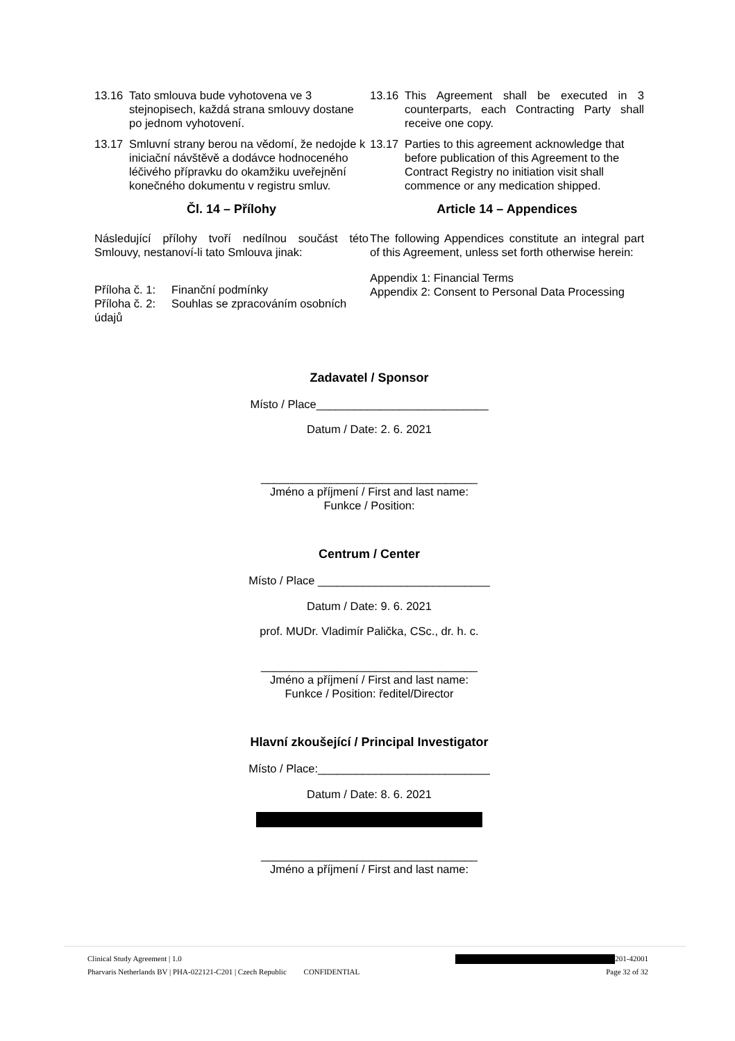13.16 Tato smlouva bude vyhotovena ve 3 stejnopisech, každá strana smlouvy dostane po jednom vyhotovení.
13.17 Smluvní strany berou na vědomí, že nedojde k iniciační návštěvě a dodávce hodnoceného léčivého přípravku do okamžiku uveřejnění konečného dokumentu v registru smluv.
Čl. 14 – Přílohy
Následující přílohy tvoří nedílnou součást této Smlouvy, nestanoví-li tato Smlouva jinak:
Příloha č. 1: Finanční podmínky
Příloha č. 2: Souhlas se zpracováním osobních údajů
13.16 This Agreement shall be executed in 3 counterparts, each Contracting Party shall receive one copy.
13.17 Parties to this agreement acknowledge that before publication of this Agreement to the Contract Registry no initiation visit shall commence or any medication shipped.
Article 14 – Appendices
The following Appendices constitute an integral part of this Agreement, unless set forth otherwise herein:
Appendix 1: Financial Terms
Appendix 2: Consent to Personal Data Processing
Zadavatel / Sponsor
Místo / Place___________________________
Datum / Date: 2. 6. 2021
__________________________________
Jméno a příjmení / First and last name:
Funkce / Position:
Centrum / Center
Místo / Place ___________________________
Datum / Date: 9. 6. 2021
prof. MUDr. Vladimír Palička, CSc., dr. h. c.
__________________________________
Jméno a příjmení / First and last name:
Funkce / Position: ředitel/Director
Hlavní zkoušející / Principal Investigator
Místo / Place:___________________________
Datum / Date: 8. 6. 2021
__________________________________
Jméno a příjmení / First and last name:
Clinical Study Agreement | 1.0 201-42001
Pharvaris Netherlands BV | PHA-022121-C201 | Czech Republic CONFIDENTIAL Page 32 of 32